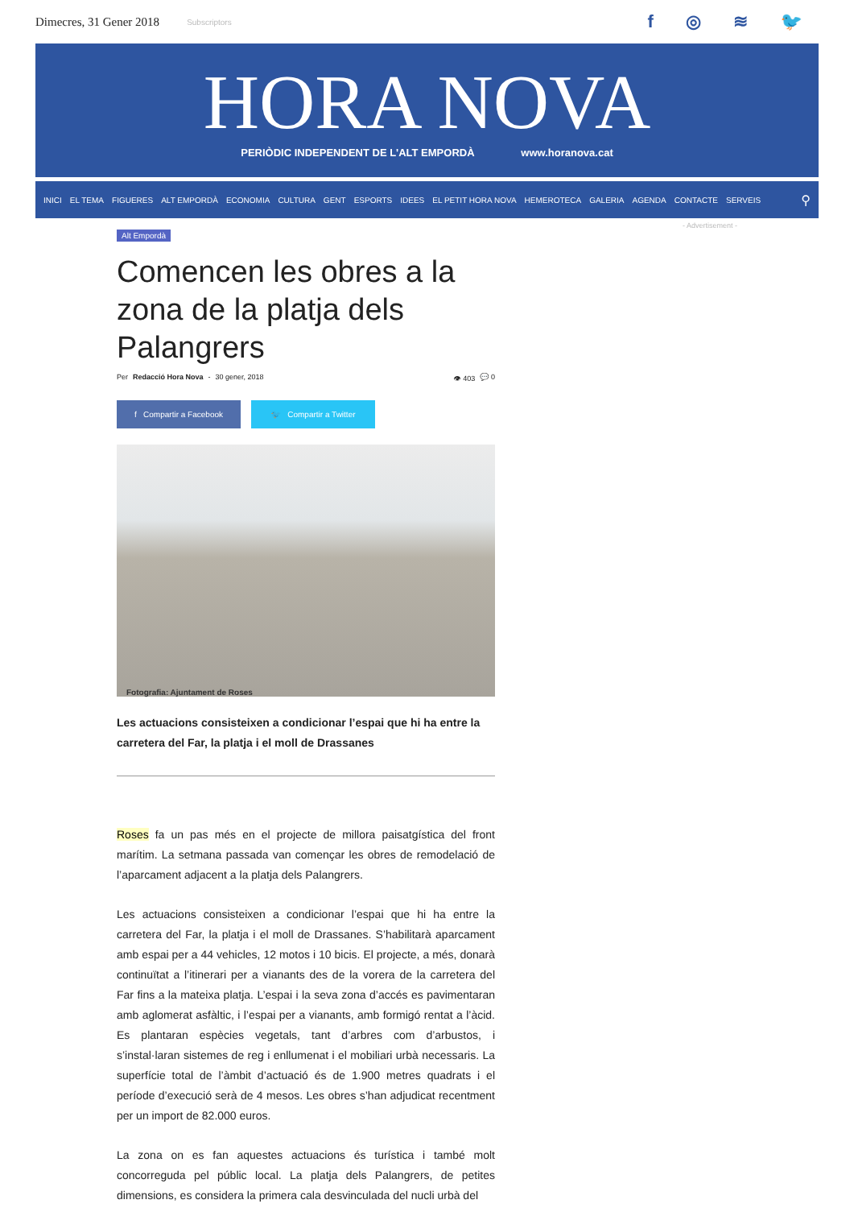Dimecres, 31 Gener 2018 Subscriptors
f ◎ ≋ 🐦
HORA NOVA
PERIÒDIC INDEPENDENT DE L'ALT EMPORDÀ www.horanova.cat
INICI EL TEMA FIGUERES ALT EMPORDÀ ECONOMIA CULTURA GENT ESPORTS IDEES EL PETIT HORA NOVA HEMEROTECA GALERIA AGENDA CONTACTE SERVEIS ⚲
- Advertisement -
Alt Empordà
Comencen les obres a la zona de la platja dels Palangrers
Per Redacció Hora Nova - 30 gener, 2018 👁 403 💬 0
f Compartir a Facebook
🐦 Compartir a Twitter
Fotografia: Ajuntament de Roses
Les actuacions consisteixen a condicionar l’espai que hi ha entre la carretera del Far, la platja i el moll de Drassanes
Roses fa un pas més en el projecte de millora paisatgística del front marítim. La setmana passada van començar les obres de remodelació de l’aparcament adjacent a la platja dels Palangrers.
Les actuacions consisteixen a condicionar l’espai que hi ha entre la carretera del Far, la platja i el moll de Drassanes. S’habilitarà aparcament amb espai per a 44 vehicles, 12 motos i 10 bicis. El projecte, a més, donarà continuïtat a l’itinerari per a vianants des de la vorera de la carretera del Far fins a la mateixa platja. L’espai i la seva zona d’accés es pavimentaran amb aglomerat asfàltic, i l’espai per a vianants, amb formigó rentat a l’àcid. Es plantaran espècies vegetals, tant d’arbres com d’arbustos, i s’instal·laran sistemes de reg i enllumenat i el mobiliari urbà necessaris. La superfície total de l’àmbit d’actuació és de 1.900 metres quadrats i el període d’execució serà de 4 mesos. Les obres s’han adjudicat recentment per un import de 82.000 euros.
La zona on es fan aquestes actuacions és turística i també molt concorreguda pel públic local. La platja dels Palangrers, de petites dimensions, es considera la primera cala desvinculada del nucli urbà del